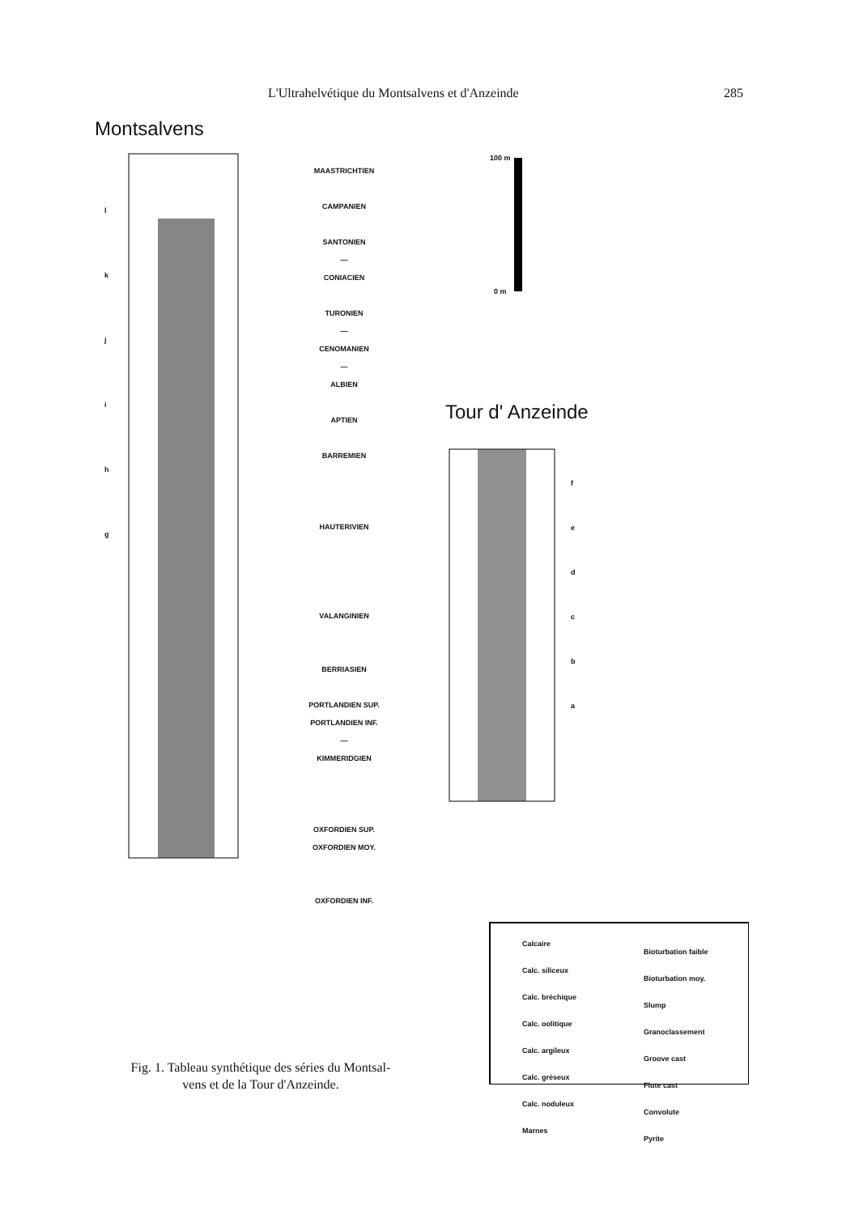L'Ultrahelvétique du Montsalvens et d'Anzeinde 285
Montsalvens
Tour d' Anzeinde
100 m
0 m
MAASTRICHTIEN
CAMPANIEN
SANTONIEN
—
CONIACIEN
TURONIEN
—
CENOMANIEN
—
ALBIEN
APTIEN
BARREMIEN
HAUTERIVIEN
VALANGINIEN
BERRIASIEN
PORTLANDIEN SUP.
PORTLANDIEN INF.
—
KIMMERIDGIEN
OXFORDIEN SUP.
OXFORDIEN MOY.
OXFORDIEN INF.
l
k
j
i
h
g
f
e
d
c
b
a
Calcaire
Calc. siliceux
Calc. bréchique
Calc. oolitique
Calc. argileux
Calc. gréseux
Calc. noduleux
Marnes
Bioturbation faible
Bioturbation moy.
Slump
Granoclassement
Groove cast
Flute cast
Convolute
Pyrite
Fig. 1. Tableau synthétique des séries du Montsal-
vens et de la Tour d'Anzeinde.